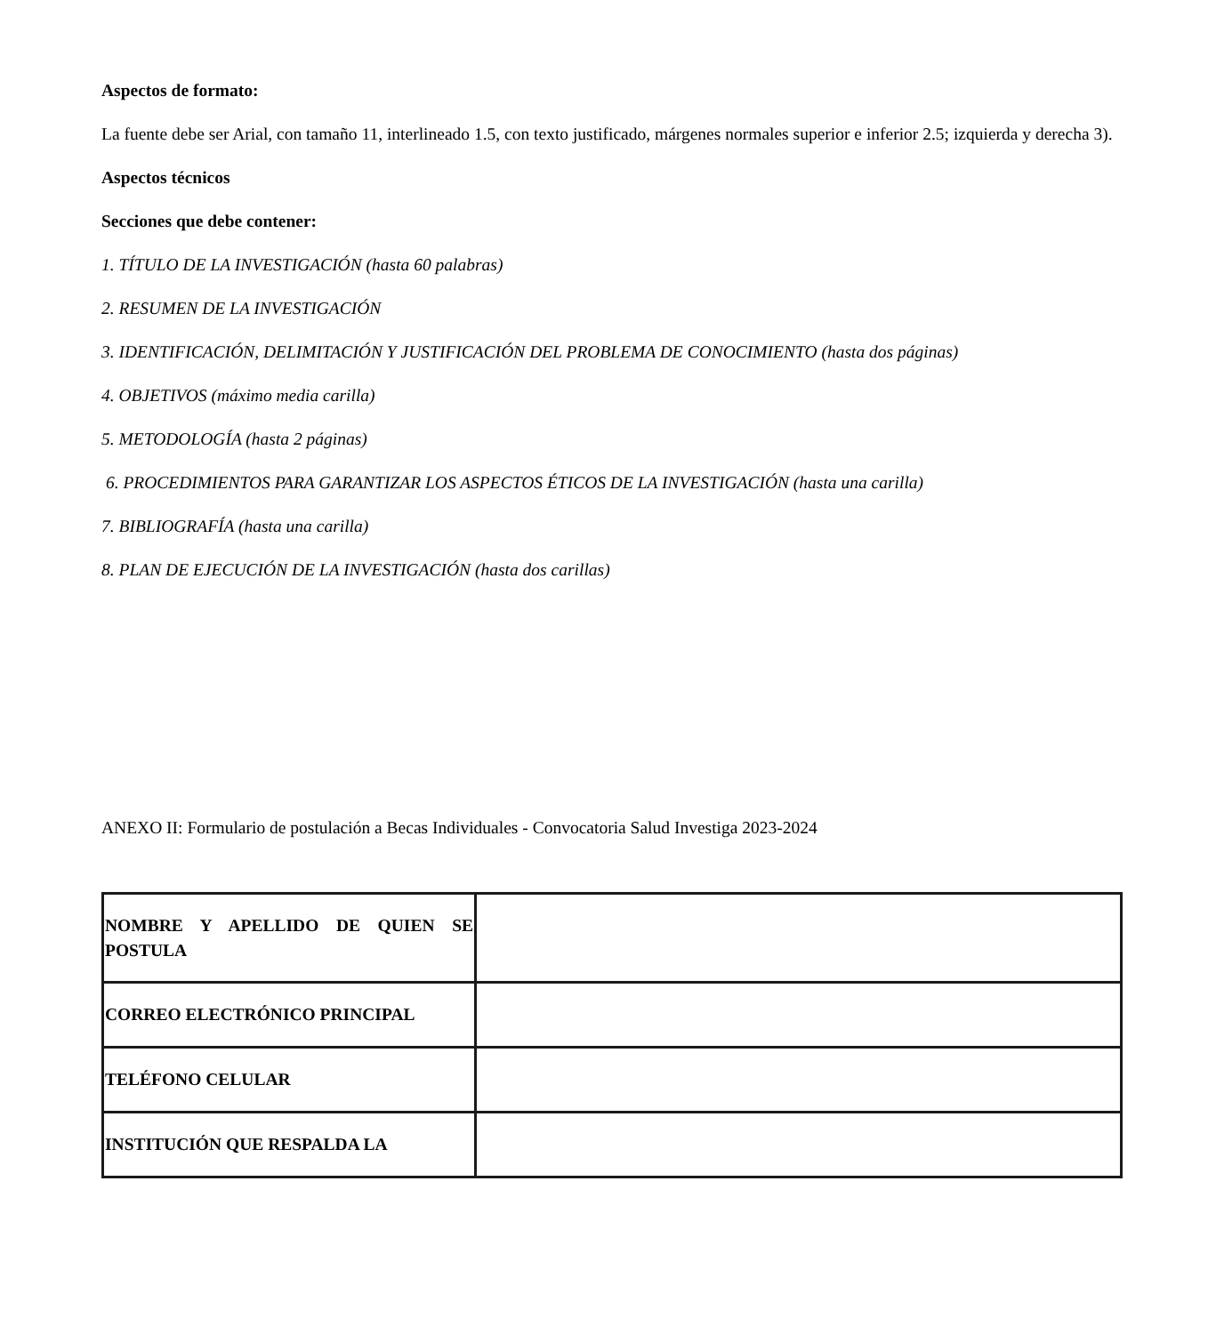Aspectos de formato:
La fuente debe ser Arial, con tamaño 11, interlineado 1.5, con texto justificado, márgenes normales superior e inferior 2.5; izquierda y derecha 3).
Aspectos técnicos
Secciones que debe contener:
1. TÍTULO DE LA INVESTIGACIÓN (hasta 60 palabras)
2. RESUMEN DE LA INVESTIGACIÓN
3. IDENTIFICACIÓN, DELIMITACIÓN Y JUSTIFICACIÓN DEL PROBLEMA DE CONOCIMIENTO (hasta dos páginas)
4. OBJETIVOS (máximo media carilla)
5. METODOLOGÍA (hasta 2 páginas)
6. PROCEDIMIENTOS PARA GARANTIZAR LOS ASPECTOS ÉTICOS DE LA INVESTIGACIÓN (hasta una carilla)
7. BIBLIOGRAFÍA (hasta una carilla)
8. PLAN DE EJECUCIÓN DE LA INVESTIGACIÓN (hasta dos carillas)
ANEXO II: Formulario de postulación a Becas Individuales - Convocatoria Salud Investiga 2023-2024
| NOMBRE Y APELLIDO DE QUIEN SE POSTULA | |
| CORREO ELECTRÓNICO PRINCIPAL | |
| TELÉFONO CELULAR | |
| INSTITUCIÓN QUE RESPALDA LA | |